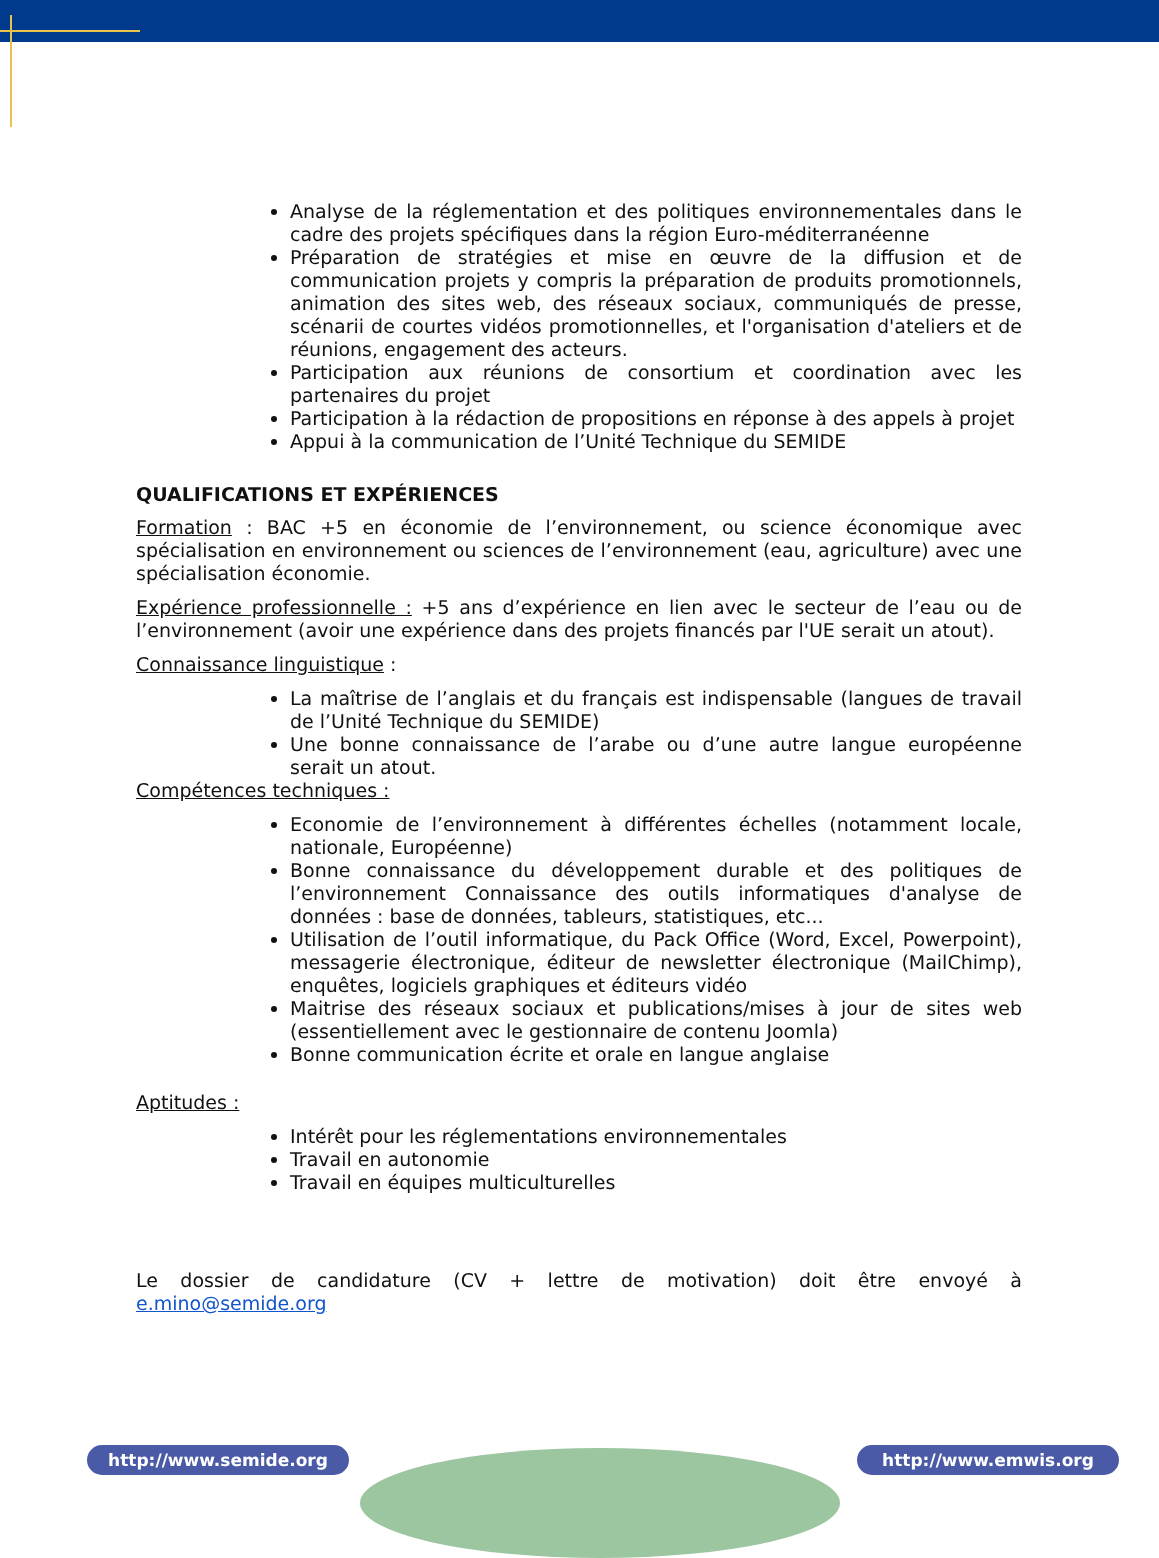Analyse de la réglementation et des politiques environnementales dans le cadre des projets spécifiques dans la région Euro-méditerranéenne
Préparation de stratégies et mise en œuvre de la diffusion et de communication projets y compris la préparation de produits promotionnels, animation des sites web, des réseaux sociaux, communiqués de presse, scénarii de courtes vidéos promotionnelles, et l'organisation d'ateliers et de réunions, engagement des acteurs.
Participation aux réunions de consortium et coordination avec les partenaires du projet
Participation à la rédaction de propositions en réponse à des appels à projet
Appui à la communication de l’Unité Technique du SEMIDE
QUALIFICATIONS ET EXPÉRIENCES
Formation : BAC +5 en économie de l’environnement, ou science économique avec spécialisation en environnement ou sciences de l’environnement (eau, agriculture) avec une spécialisation économie.
Expérience professionnelle : +5 ans d’expérience en lien avec le secteur de l’eau ou de l’environnement (avoir une expérience dans des projets financés par l'UE serait un atout).
Connaissance linguistique :
La maîtrise de l’anglais et du français est indispensable (langues de travail de l’Unité Technique du SEMIDE)
Une bonne connaissance de l’arabe ou d’une autre langue européenne serait un atout.
Compétences techniques :
Economie de l’environnement à différentes échelles (notamment locale, nationale, Européenne)
Bonne connaissance du développement durable et des politiques de l’environnement Connaissance des outils informatiques d'analyse de données : base de données, tableurs, statistiques, etc...
Utilisation de l’outil informatique, du Pack Office (Word, Excel, Powerpoint), messagerie électronique, éditeur de newsletter électronique (MailChimp), enquêtes, logiciels graphiques et éditeurs vidéo
Maitrise des réseaux sociaux et publications/mises à jour de sites web (essentiellement avec le gestionnaire de contenu Joomla)
Bonne communication écrite et orale en langue anglaise
Aptitudes :
Intérêt pour les réglementations environnementales
Travail en autonomie
Travail en équipes multiculturelles
Le dossier de candidature (CV + lettre de motivation) doit être envoyé à e.mino@semide.org
http://www.semide.org http://www.emwis.org